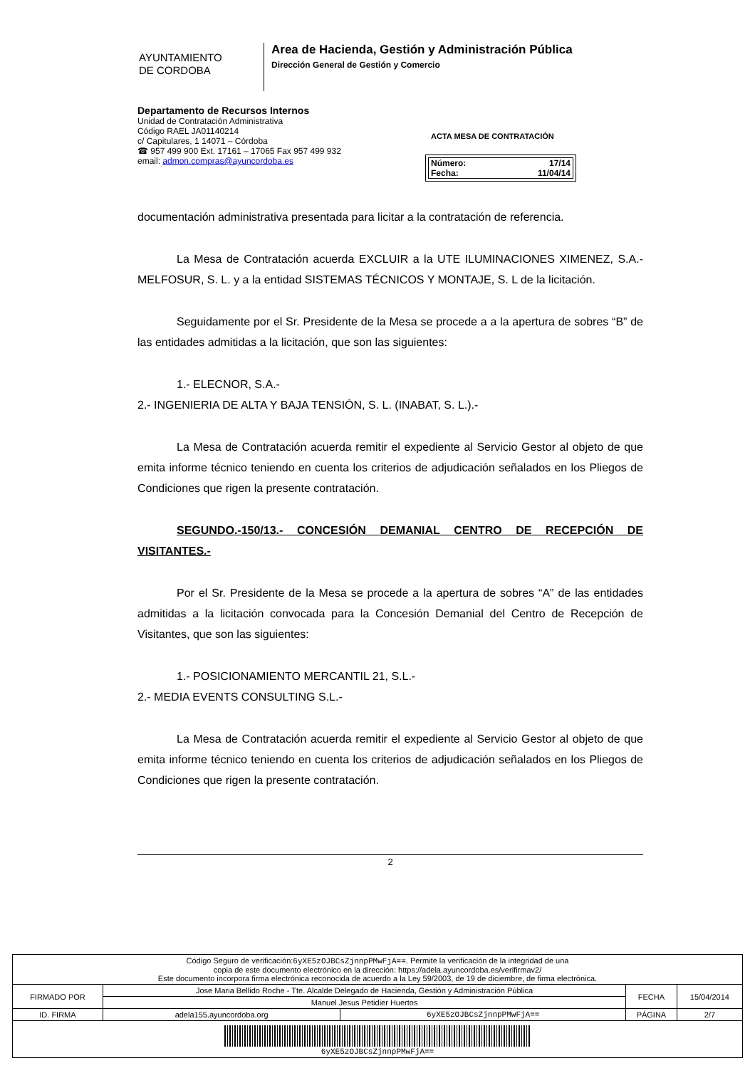AYUNTAMIENTO
DE CORDOBA
Area de Hacienda, Gestión y Administración Pública
Dirección General de Gestión y Comercio
Departamento de Recursos Internos
Unidad de Contratación Administrativa
Código RAEL JA01140214
c/ Capitulares, 1 14071 – Córdoba
☎ 957 499 900 Ext. 17161 – 17065 Fax 957 499 932
email: admon.compras@ayuncordoba.es
ACTA MESA DE CONTRATACIÓN
| Número: | 17/14 |
| Fecha: | 11/04/14 |
documentación administrativa presentada para licitar a la contratación de referencia.
La Mesa de Contratación acuerda EXCLUIR a la UTE ILUMINACIONES XIMENEZ, S.A.- MELFOSUR, S. L. y a la entidad SISTEMAS TÉCNICOS Y MONTAJE, S. L de la licitación.
Seguidamente por el Sr. Presidente de la Mesa se procede a a la apertura de sobres “B” de las entidades admitidas a la licitación, que son las siguientes:
1.- ELECNOR, S.A.-
2.- INGENIERIA DE ALTA Y BAJA TENSIÓN, S. L. (INABAT, S. L.).-
La Mesa de Contratación acuerda remitir el expediente al Servicio Gestor al objeto de que emita informe técnico teniendo en cuenta los criterios de adjudicación señalados en los Pliegos de Condiciones que rigen la presente contratación.
SEGUNDO.-150/13.- CONCESIÓN DEMANIAL CENTRO DE RECEPCIÓN DE VISITANTES.-
Por el Sr. Presidente de la Mesa se procede a la apertura de sobres “A” de las entidades admitidas a la licitación convocada para la Concesión Demanial del Centro de Recepción de Visitantes, que son las siguientes:
1.- POSICIONAMIENTO MERCANTIL 21, S.L.-
2.- MEDIA EVENTS CONSULTING S.L.-
La Mesa de Contratación acuerda remitir el expediente al Servicio Gestor al objeto de que emita informe técnico teniendo en cuenta los criterios de adjudicación señalados en los Pliegos de Condiciones que rigen la presente contratación.
2
| Código Seguro de verificación: 6yXE5zOJBCsZjnnpPMwFjA== . Permite la verificación de la integridad de una copia de este documento electrónico en la dirección: https://adela.ayuncordoba.es/verifirmav2/ Este documento incorpora firma electrónica reconocida de acuerdo a la Ley 59/2003, de 19 de diciembre, de firma electrónica. | | | | |
| FIRMADO POR | Jose Maria Bellido Roche - Tte. Alcalde Delegado de Hacienda, Gestión y Administración Pública | | FECHA | 15/04/2014 |
| | Manuel Jesus Petidier Huertos | | | |
| ID. FIRMA | adela155.ayuncordoba.org | 6yXE5zOJBCsZjnnpPMwFjA== | PÁGINA | 2/7 |
| 6yXE5zOJBCsZjnnpPMwFjA== | | | | |